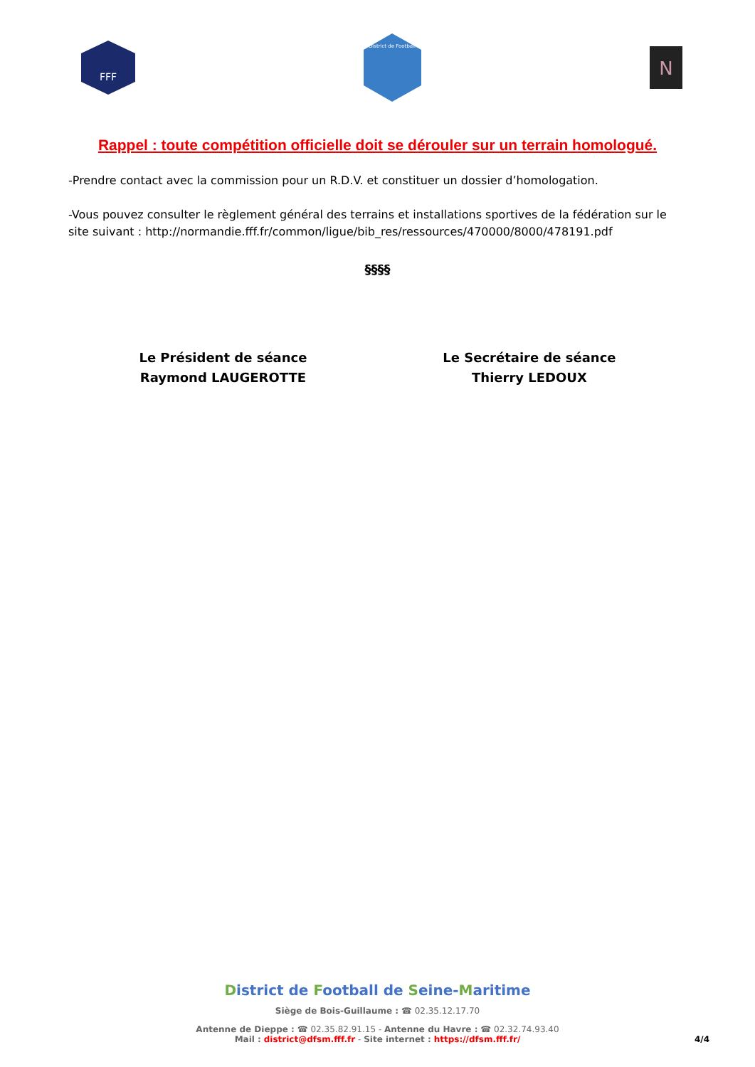FFF
District de Football
N
Rappel : toute compétition officielle doit se dérouler sur un terrain homologué.
-Prendre contact avec la commission pour un R.D.V. et constituer un dossier d’homologation.
-Vous pouvez consulter le règlement général des terrains et installations sportives de la fédération sur le site suivant : http://normandie.fff.fr/common/ligue/bib_res/ressources/470000/8000/478191.pdf
§§§§
Le Président de séance
Raymond LAUGEROTTE
Le Secrétaire de séance
Thierry LEDOUX
District de Football de Seine-Maritime
Siège de Bois-Guillaume : ☎ 02.35.12.17.70
Antenne de Dieppe : ☎ 02.35.82.91.15 - Antenne du Havre : ☎ 02.32.74.93.40
Mail : district@dfsm.fff.fr - Site internet : https://dfsm.fff.fr/ 4/4